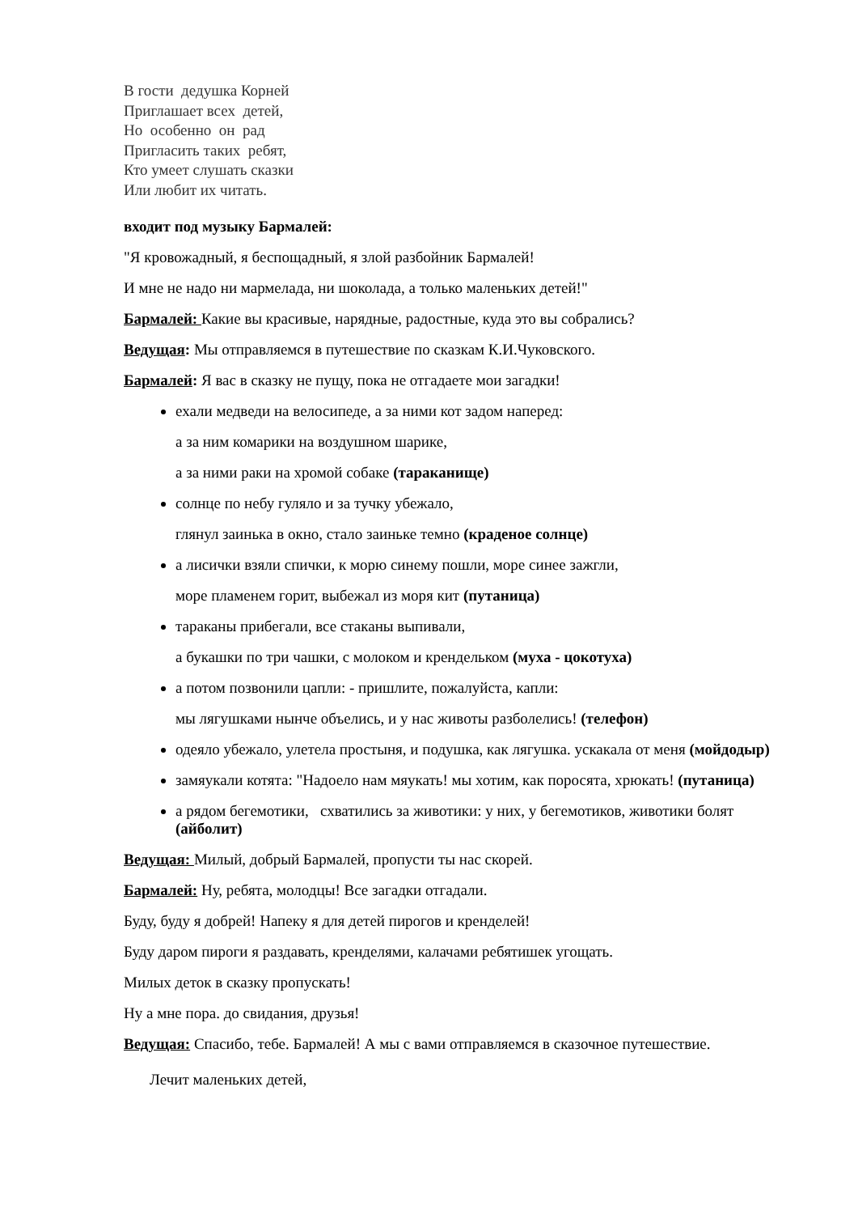В гости дедушка Корней
Приглашает всех детей,
Но особенно он рад
Пригласить таких ребят,
Кто умеет слушать сказки
Или любит их читать.
входит под музыку Бармалей:
"Я кровожадный, я беспощадный, я злой разбойник Бармалей!
И мне не надо ни мармелада, ни шоколада, а только маленьких детей!"
Бармалей: Какие вы красивые, нарядные, радостные, куда это вы собрались?
Ведущая: Мы отправляемся в путешествие по сказкам К.И.Чуковского.
Бармалей: Я вас в сказку не пущу, пока не отгадаете мои загадки!
ехали медведи на велосипеде, а за ними кот задом наперед:
а за ним комарики на воздушном шарике,
а за ними раки на хромой собаке (тараканище)
солнце по небу гуляло и за тучку убежало,
глянул заинька в окно, стало заиньке темно (краденое солнце)
а лисички взяли спички, к морю синему пошли, море синее зажгли,
море пламенем горит, выбежал из моря кит (путаница)
тараканы прибегали, все стаканы выпивали,
а букашки по три чашки, с молоком и крендельком (муха - цокотуха)
а потом позвонили цапли: - пришлите, пожалуйста, капли:
мы лягушками нынче объелись, и у нас животы разболелись! (телефон)
одеяло убежало, улетела простыня, и подушка, как лягушка. ускакала от меня (мойдодыр)
замяукали котята: "Надоело нам мяукать! мы хотим, как поросята, хрюкать! (путаница)
а рядом бегемотики, схватились за животики: у них, у бегемотиков, животики болят (айболит)
Ведущая: Милый, добрый Бармалей, пропусти ты нас скорей.
Бармалей: Ну, ребята, молодцы! Все загадки отгадали.
Буду, буду я добрей! Напеку я для детей пирогов и кренделей!
Буду даром пироги я раздавать, кренделями, калачами ребятишек угощать.
Милых деток в сказку пропускать!
Ну а мне пора. до свидания, друзья!
Ведущая: Спасибо, тебе. Бармалей! А мы с вами отправляемся в сказочное путешествие.
Лечит маленьких детей,